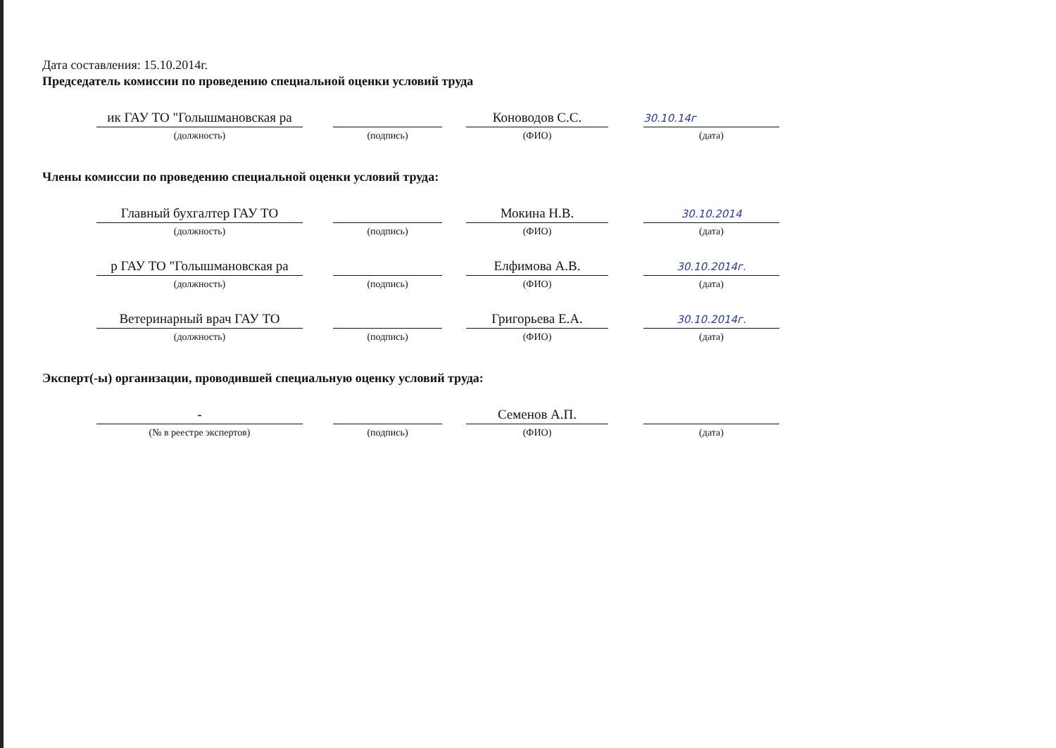Дата составления: 15.10.2014г.
Председатель комиссии по проведению специальной оценки условий труда
ик ГАУ ТО "Голышмановская ра
(должность)
(подпись)
Коноводов С.С.
(ФИО)
30.10.14г
(дата)
Члены комиссии по проведению специальной оценки условий труда:
Главный бухгалтер ГАУ ТО
(должность)
(подпись)
Мокина Н.В.
(ФИО)
30.10.2014
(дата)
р ГАУ ТО "Голышмановская ра
(должность)
(подпись)
Елфимова А.В.
(ФИО)
30.10.2014г.
(дата)
Ветеринарный врач ГАУ ТО
(должность)
(подпись)
Григорьева Е.А.
(ФИО)
30.10.2014г.
(дата)
Эксперт(-ы) организации, проводившей специальную оценку условий труда:
-
(№ в реестре экспертов)
(подпись)
Семенов А.П.
(ФИО)
(дата)